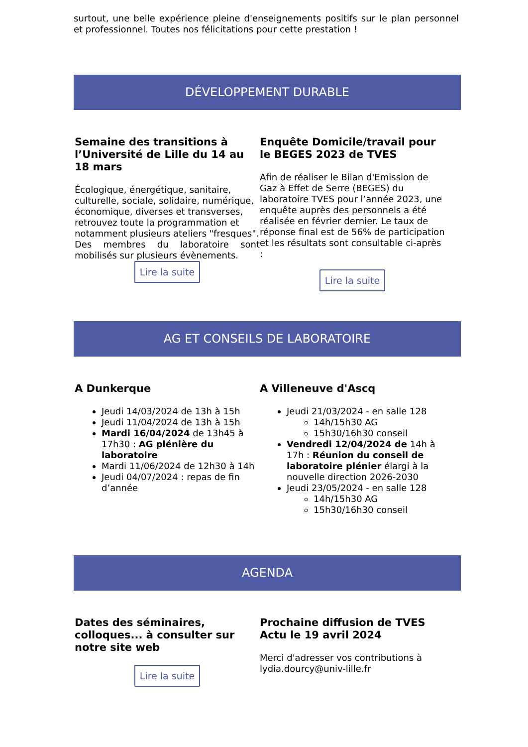surtout, une belle expérience pleine d'enseignements positifs sur le plan personnel et professionnel. Toutes nos félicitations pour cette prestation !
DÉVELOPPEMENT DURABLE
Semaine des transitions à l’Université de Lille du 14 au 18 mars
Écologique, énergétique, sanitaire, culturelle, sociale, solidaire, numérique, économique, diverses et transverses, retrouvez toute la programmation et notamment plusieurs ateliers "fresques".
Des membres du laboratoire sont mobilisés sur plusieurs évènements.
Lire la suite
Enquête Domicile/travail pour le BEGES 2023 de TVES
Afin de réaliser le Bilan d'Emission de Gaz à Effet de Serre (BEGES) du laboratoire TVES pour l’année 2023, une enquête auprès des personnels a été réalisée en février dernier. Le taux de réponse final est de 56% de participation et les résultats sont consultable ci-après :
Lire la suite
AG ET CONSEILS DE LABORATOIRE
A Dunkerque
Jeudi 14/03/2024 de 13h à 15h
Jeudi 11/04/2024 de 13h à 15h
Mardi 16/04/2024 de 13h45 à 17h30 : AG plénière du laboratoire
Mardi 11/06/2024 de 12h30 à 14h
Jeudi 04/07/2024 : repas de fin d’année
A Villeneuve d'Ascq
Jeudi 21/03/2024 - en salle 128
14h/15h30 AG
15h30/16h30 conseil
Vendredi 12/04/2024 de 14h à 17h : Réunion du conseil de laboratoire plénier élargi à la nouvelle direction 2026-2030
Jeudi 23/05/2024 - en salle 128
14h/15h30 AG
15h30/16h30 conseil
AGENDA
Dates des séminaires, colloques... à consulter sur notre site web
Lire la suite
Prochaine diffusion de TVES Actu le 19 avril 2024
Merci d'adresser vos contributions à lydia.dourcy@univ-lille.fr